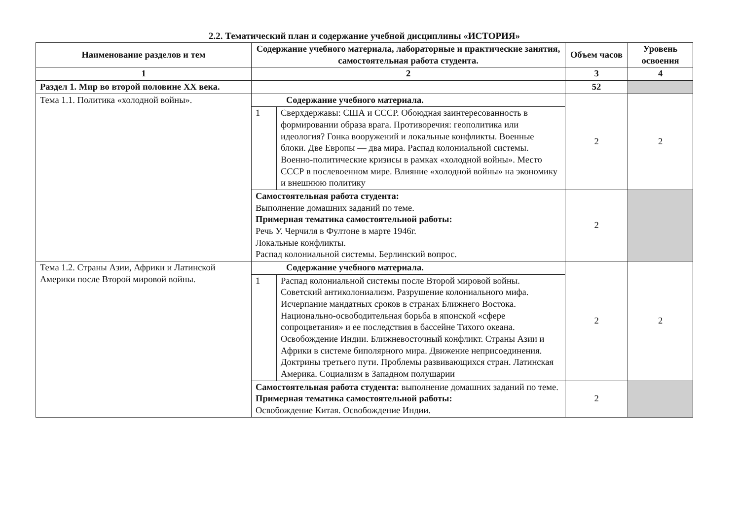2.2. Тематический план и содержание учебной дисциплины «ИСТОРИЯ»
| Наименование разделов и тем | Содержание учебного материала, лабораторные и практические занятия, самостоятельная работа студента. | | Объем часов | Уровень освоения |
| --- | --- | --- | --- | --- |
| 1 | 2 | | 3 | 4 |
| Раздел 1. Мир во второй половине XX века. | | | 52 | |
| Тема 1.1. Политика «холодной войны». | Содержание учебного материала. | | 2 | 2 |
| | 1 | Сверхдержавы: США и СССР. Обоюдная заинтересованность в формировании образа врага. Противоречия: геополитика или идеология? Гонка вооружений и локальные конфликты. Военные блоки. Две Европы — два мира. Распад колониальной системы. Военно-политические кризисы в рамках «холодной войны». Место СССР в послевоенном мире. Влияние «холодной войны» на экономику и внешнюю политику | | |
| | Самостоятельная работа студента: Выполнение домашних заданий по теме. Примерная тематика самостоятельной работы: Речь У. Черчиля в Фултоне в марте 1946г. Локальные конфликты. Распад колониальной системы. Берлинский вопрос. | | 2 | |
| Тема 1.2. Страны Азии, Африки и Латинской Америки после Второй мировой войны. | Содержание учебного материала. | | 2 | 2 |
| | 1 | Распад колониальной системы после Второй мировой войны. Советский антиколониализм. Разрушение колониального мифа. Исчерпание мандатных сроков в странах Ближнего Востока. Национально-освободительная борьба в японской «сфере сопроцветания» и ее последствия в бассейне Тихого океана. Освобождение Индии. Ближневосточный конфликт. Страны Азии и Африки в системе биполярного мира. Движение неприсоединения. Доктрины третьего пути. Проблемы развивающихся стран. Латинская Америка. Социализм в Западном полушарии | | |
| | Самостоятельная работа студента: выполнение домашних заданий по теме. Примерная тематика самостоятельной работы: Освобождение Китая. Освобождение Индии. | | 2 | |